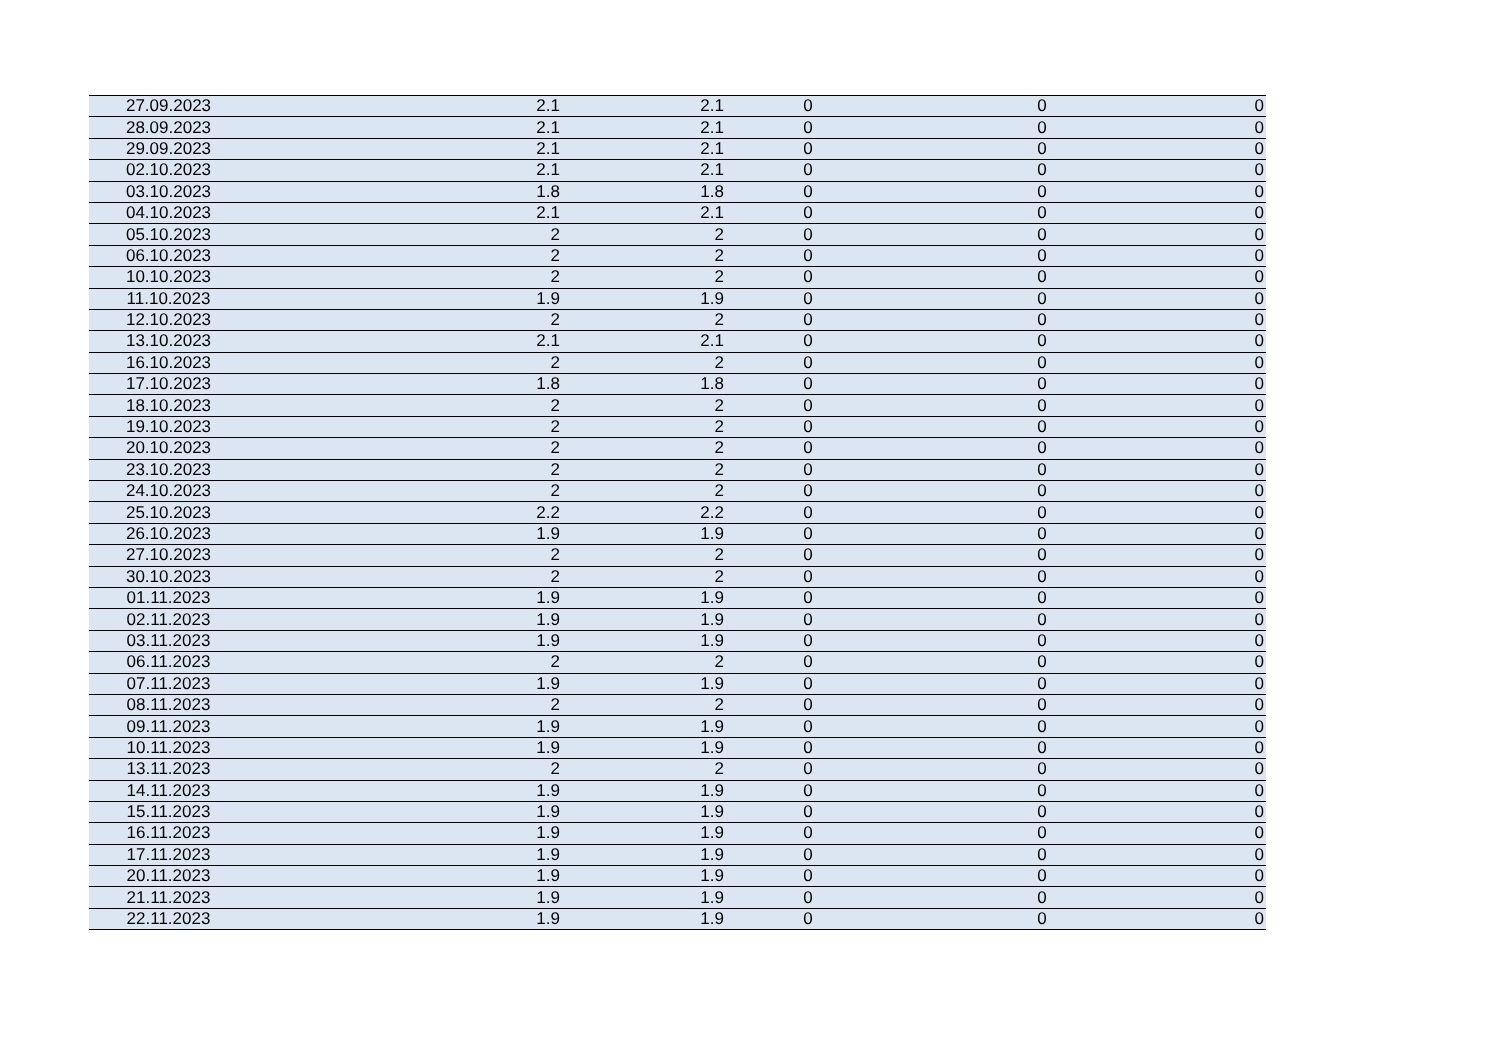| 27.09.2023 | 2.1 | 2.1 | 0 | 0 | 0 |
| 28.09.2023 | 2.1 | 2.1 | 0 | 0 | 0 |
| 29.09.2023 | 2.1 | 2.1 | 0 | 0 | 0 |
| 02.10.2023 | 2.1 | 2.1 | 0 | 0 | 0 |
| 03.10.2023 | 1.8 | 1.8 | 0 | 0 | 0 |
| 04.10.2023 | 2.1 | 2.1 | 0 | 0 | 0 |
| 05.10.2023 | 2 | 2 | 0 | 0 | 0 |
| 06.10.2023 | 2 | 2 | 0 | 0 | 0 |
| 10.10.2023 | 2 | 2 | 0 | 0 | 0 |
| 11.10.2023 | 1.9 | 1.9 | 0 | 0 | 0 |
| 12.10.2023 | 2 | 2 | 0 | 0 | 0 |
| 13.10.2023 | 2.1 | 2.1 | 0 | 0 | 0 |
| 16.10.2023 | 2 | 2 | 0 | 0 | 0 |
| 17.10.2023 | 1.8 | 1.8 | 0 | 0 | 0 |
| 18.10.2023 | 2 | 2 | 0 | 0 | 0 |
| 19.10.2023 | 2 | 2 | 0 | 0 | 0 |
| 20.10.2023 | 2 | 2 | 0 | 0 | 0 |
| 23.10.2023 | 2 | 2 | 0 | 0 | 0 |
| 24.10.2023 | 2 | 2 | 0 | 0 | 0 |
| 25.10.2023 | 2.2 | 2.2 | 0 | 0 | 0 |
| 26.10.2023 | 1.9 | 1.9 | 0 | 0 | 0 |
| 27.10.2023 | 2 | 2 | 0 | 0 | 0 |
| 30.10.2023 | 2 | 2 | 0 | 0 | 0 |
| 01.11.2023 | 1.9 | 1.9 | 0 | 0 | 0 |
| 02.11.2023 | 1.9 | 1.9 | 0 | 0 | 0 |
| 03.11.2023 | 1.9 | 1.9 | 0 | 0 | 0 |
| 06.11.2023 | 2 | 2 | 0 | 0 | 0 |
| 07.11.2023 | 1.9 | 1.9 | 0 | 0 | 0 |
| 08.11.2023 | 2 | 2 | 0 | 0 | 0 |
| 09.11.2023 | 1.9 | 1.9 | 0 | 0 | 0 |
| 10.11.2023 | 1.9 | 1.9 | 0 | 0 | 0 |
| 13.11.2023 | 2 | 2 | 0 | 0 | 0 |
| 14.11.2023 | 1.9 | 1.9 | 0 | 0 | 0 |
| 15.11.2023 | 1.9 | 1.9 | 0 | 0 | 0 |
| 16.11.2023 | 1.9 | 1.9 | 0 | 0 | 0 |
| 17.11.2023 | 1.9 | 1.9 | 0 | 0 | 0 |
| 20.11.2023 | 1.9 | 1.9 | 0 | 0 | 0 |
| 21.11.2023 | 1.9 | 1.9 | 0 | 0 | 0 |
| 22.11.2023 | 1.9 | 1.9 | 0 | 0 | 0 |